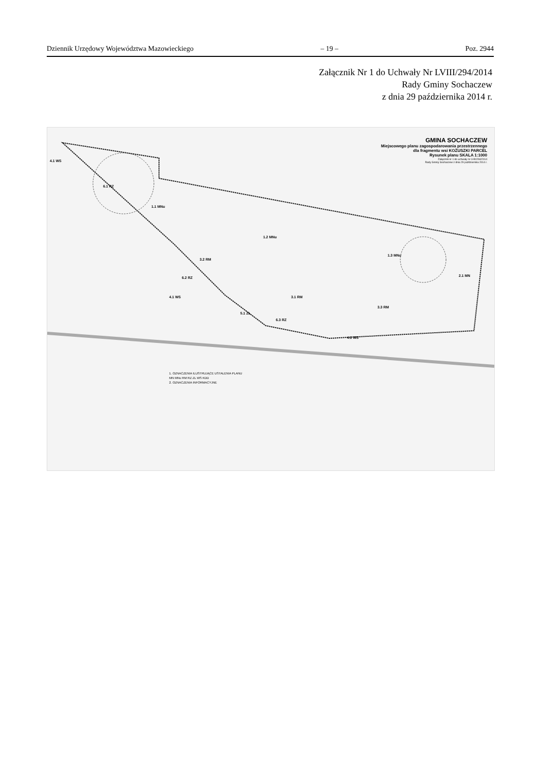Dziennik Urzędowy Województwa Mazowieckiego – 19 – Poz. 2944
Załącznik Nr 1 do Uchwały Nr LVIII/294/2014
Rady Gminy Sochaczew
z dnia 29 października 2014 r.
GMINA SOCHACZEW
Miejscowego planu zagospodarowania przestrzennego
dla fragmentu wsi KOŻUSZKI PARCEL
Rysunek planu SKALA 1:1000
Załącznik nr 1 do uchwały nr LVIII/294/2014
Rady Gminy Sochaczew z dnia 29 października 2014 r.
4.1 WS
6.1 RZ
1.1 MNu
1.2 MNu
3.2 RM
1.3 MNu
2.1 MN 6.2 RZ
3.1 RM 4.1 WS
3.3 RM
5.1 ZL
6.3 RZ
4.1 WS
1. OZNACZENIA ILUSTRUJĄCE USTALENIA PLANU
MN MNu RM RZ ZL WS KDD
2. OZNACZENIA INFORMACYJNE